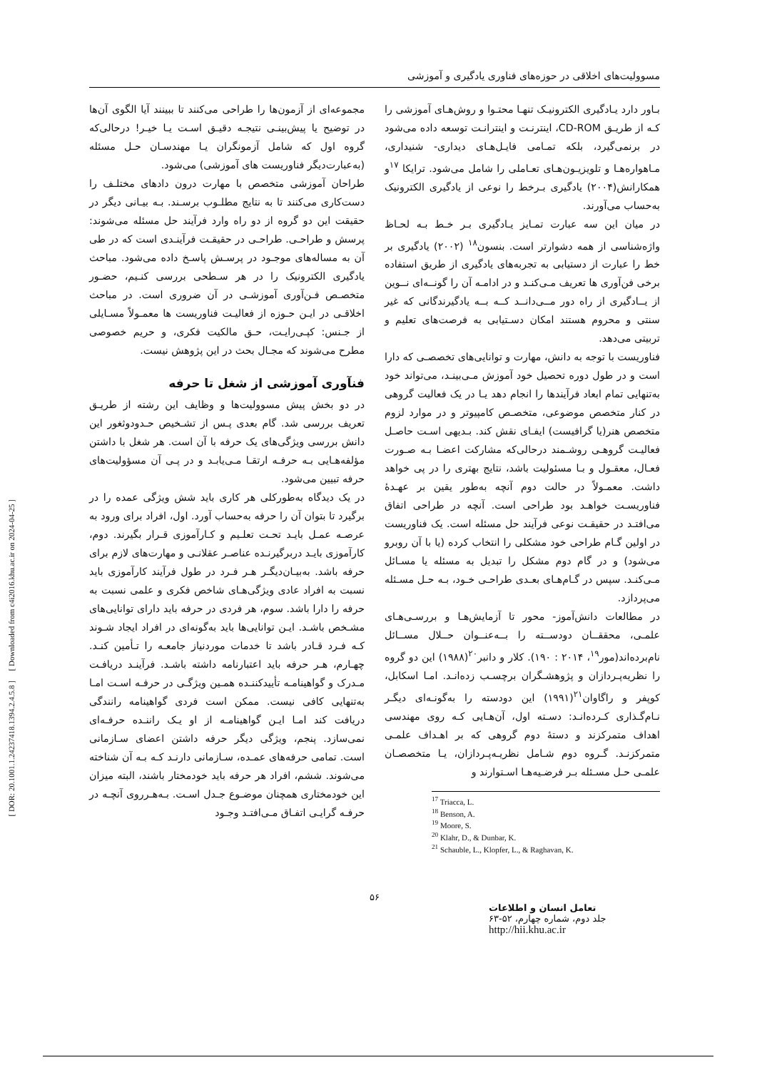مسوولیت‌های اخلاقی در حوزه‌های فناوری یادگیری و آموزشی
بـاور دارد یـادگیری الکترونیـک تنهـا محتـوا و روش‌هـای آموزشی را کـه از طریـق CD-ROM، اینترنـت و اینترانـت توسعه داده می‌شود در برنمی‌گیرد، بلکه تمـامی فایـل‌هـای دیداری- شنیداری، مـاهواره‌هـا و تلویزیـون‌هـای تعـاملی را شامل می‌شود. ترایکا <sup>۱۷</sup>و همکارانش(۲۰۰۴) یادگیری بـرخط را نوعی از یادگیری الکترونیک به‌حساب می‌آورند.
در میان این سه عبارت تمـایز یـادگیری بـر خـط بـه لحـاظ واژه‌شناسی از همه دشوارتر است. بنسون<sup>۱۸</sup> (۲۰۰۲) یادگیری بر خط را عبارت از دستیابی به تجربه‌های یادگیری از طریق استفاده برخی فن‌آوری ها تعریف مـی‌کنـد و در ادامـه آن را گونــه‌ای نــوین از یــادگیری از راه دور مــی‌دانــد کــه بــه یادگیرندگانی که غیر سنتی و محروم هستند امکان دسـتیابی به فرصت‌های تعلیم و تربیتی می‌دهد.
فناوریست با توجه به دانش، مهارت و توانایی‌های تخصصـی که دارا است و در طول دوره تحصیل خود آموزش مـی‌بینـد، می‌تواند خود به‌تنهایی تمام ابعاد فرآیندها را انجام دهد یـا در یک فعالیت گروهی در کنار متخصص موضوعی، متخصـص کامپیوتر و در موارد لزوم متخصص هنر(یا گرافیست) ایفـای نقش کند. بـدیهی اسـت حاصـل فعالیـت گروهـی روشـمند درحالی‌که مشارکت اعضـا بـه صـورت فعـال، معقـول و بـا مسئولیت باشد، نتایج بهتری را در پی خواهد داشت. معمـولاً در حالت دوم آنچه به‌طور یقین بر عهـدهٔ فناوریسـت خواهـد بود طراحی است. آنچه در طراحی اتفاق می‌افتـد در حقیقـت نوعی فرآیند حل مسئله است. یک فناوریست در اولین گـام طراحی خود مشکلی را انتخاب کرده (یا با آن روبرو می‌شود) و در گام دوم مشکل را تبدیل به مسئله یا مسـائل مـی‌کنـد. سپس در گـام‌هـای بعـدی طراحـی خـود، بـه حـل مسـئله می‌پردازد.
در مطالعات دانش‌آموز- محور تا آزمایش‌هـا و بررسـی‌هـای علمـی، محققــان دودســته را بــه‌عنــوان حــلال مســائل نام‌برده‌اند(مور<sup>۱۹</sup>، ۲۰۱۴ : ۱۹۰). کلار و دانبر<sup>۲۰</sup>(۱۹۸۸) این دو گروه را نظریه‌پـردازان و پژوهشـگران برچسـب زده‌انـد. امـا اسکابل، کوپفر و راگاوان<sup>۲۱</sup>(۱۹۹۱) این دودسته را به‌گونـه‌ای دیگـر نـام‌گـذاری کـرده‌انـد: دسـته اول، آن‌هـایی کـه روی مهندسی اهداف متمرکزند و دستهٔ دوم گروهی که بر اهـداف علمـی متمرکزنـد. گـروه دوم شـامل نظریـه‌پـردازان، یـا متخصصـان علمـی حـل مسـئله بـر فرضـیه‌هـا اسـتوارند و
<sup>17</sup> Triacca, L.
<sup>18</sup> Benson, A.
<sup>19</sup> Moore, S.
<sup>20</sup> Klahr, D., & Dunbar, K.
<sup>21</sup> Schauble, L., Klopfer, L., & Raghavan, K.
مجموعه‌ای از آزمون‌ها را طراحی می‌کنند تا ببینند آیا الگوی آن‌ها در توضیح یا پیش‌بینـی نتیجـه دقیـق اسـت یـا خیـر! درحالی‌که گروه اول که شامل آزمونگران یـا مهندسـان حـل مسئله (به‌عبارت‌دیگر فناوریست های آموزشی) می‌شود.
طراحان آموزشی متخصص با مهارت درون دادهای مختلـف را دست‌کاری می‌کنند تا به نتایج مطلـوب برسـند. بـه بیـانی دیگر در حقیقت این دو گروه از دو راه وارد فرآیند حل مسئله می‌شوند: پرسش و طراحـی. طراحـی در حقیقـت فرآینـدی است که در طی آن به مساله‌های موجـود در پرسـش پاسـخ داده می‌شود. مباحث یادگیری الکترونیک را در هر سـطحی بررسی کنـیم، حضـور متخصـص فـن‌آوری آموزشـی در آن ضروری است. در مباحث اخلاقـی در ایـن حـوزه از فعالیـت فناوریست ها معمـولاً مسـایلی از جـنس: کپـی‌رایـت، حـق مالکیت فکری، و حریم خصوصی مطرح می‌شوند که مجـال بحث در این پژوهش نیست.
فنآوری آموزشی از شغل تا حرفه
در دو بخش پیش مسوولیت‌ها و وظایف این رشته از طریـق تعریف بررسی شد. گام بعدی پـس از تشـخیص حـدودوثغور این دانش بررسی ویژگی‌های یک حرفه با آن است. هر شغل با داشتن مؤلفه‌هـایی بـه حرفـه ارتقـا مـی‌یابـد و در پـی آن مسؤولیت‌های حرفه تبیین می‌شود.
در یک دیدگاه به‌طورکلی هر کاری باید شش ویژگی عمده را در برگیرد تا بتوان آن را حرفه به‌حساب آورد. اول، افراد برای ورود به عرصـه عمـل بایـد تحـت تعلـیم و کـارآموزی قـرار بگیرند. دوم، کارآموزی بایـد دربرگیرنـده عناصـر عقلانـی و مهارت‌های لازم برای حرفه باشد. به‌بیـان‌دیگـر هـر فـرد در طول فرآیند کارآموزی باید نسبت به افراد عادی ویژگی‌هـای شاخص فکری و علمی نسبت به حرفه را دارا باشد. سوم، هر فردی در حرفه باید دارای توانایی‌های مشـخص باشـد. ایـن توانایی‌ها باید به‌گونه‌ای در افراد ایجاد شـوند کـه فـرد قـادر باشد تا خدمات موردنیاز جامعـه را تـأمین کنـد. چهـارم، هـر حرفه باید اعتبارنامه داشته باشـد. فرآینـد دریافـت مـدرک و گواهینامـه تأییدکننـده همـین ویژگـی در حرفـه اسـت امـا به‌تنهایی کافی نیست. ممکن است فردی گواهینامه رانندگی دریافت کند امـا ایـن گواهینامـه از او یـک راننـده حرفـه‌ای نمی‌سازد. پنجم، ویژگی دیگر حرفه داشتن اعضای سـازمانی است. تمامی حرفه‌های عمـده، سـازمانی دارنـد کـه بـه آن شناخته می‌شوند. ششم، افراد هر حرفه باید خودمختار باشند، البته میزان این خودمختاری همچنان موضـوع جـدل اسـت. بـه‌هـرروی آنچـه در حرفـه گرایـی اتفـاق مـی‌افتـد وجـود
۵۶
تعامل انسان و اطلاعات
جلد دوم، شماره چهارم، ۵۲-۶۳
http://hii.khu.ac.ir
[ DOR: 20.1001.1.24237418.1394.2.4.5.8 ] [ Downloaded from c4i2016.khu.ac.ir on 2024-04-25 ]